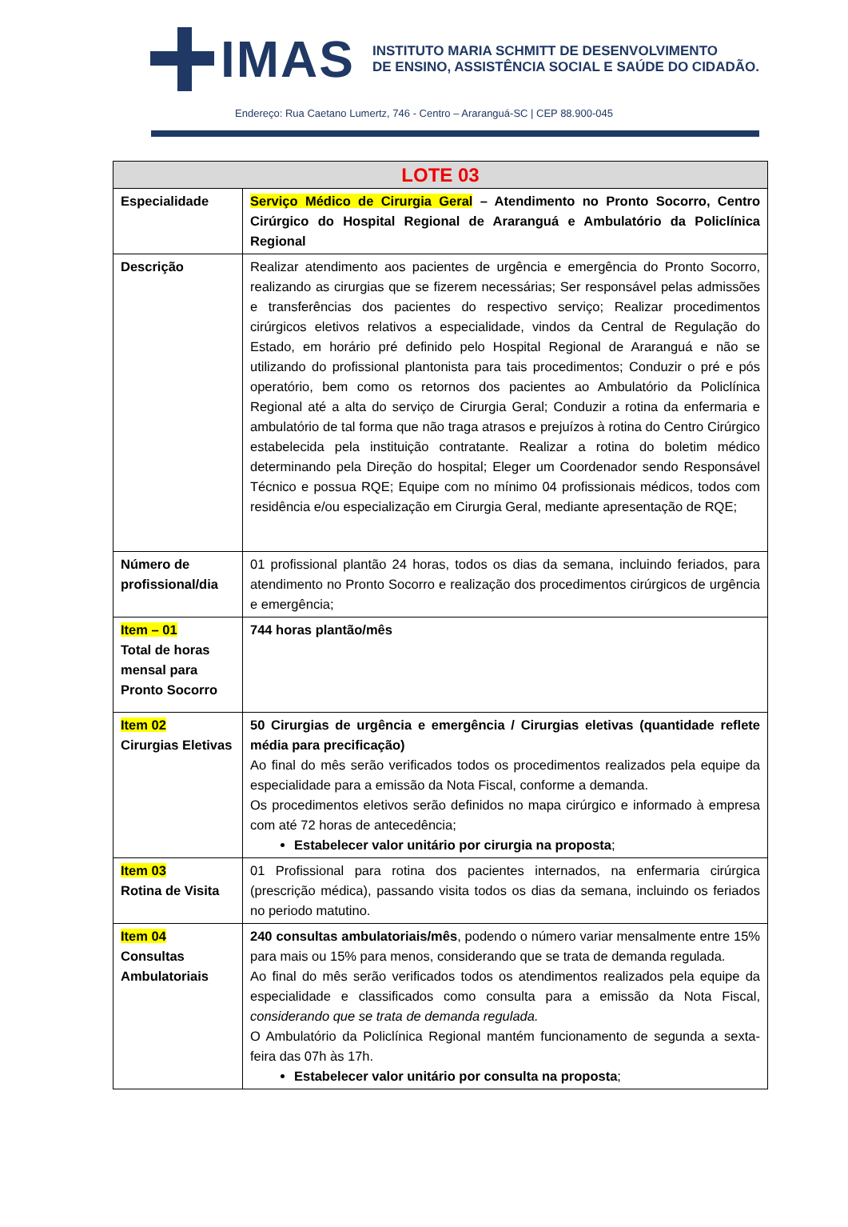IMAS
INSTITUTO MARIA SCHMITT DE DESENVOLVIMENTO
DE ENSINO, ASSISTÊNCIA SOCIAL E SAÚDE DO CIDADÃO.
Endereço: Rua Caetano Lumertz, 746 - Centro – Araranguá-SC | CEP 88.900-045
| LOTE 03 | |
| --- | --- |
| Especialidade | Serviço Médico de Cirurgia Geral – Atendimento no Pronto Socorro, Centro Cirúrgico do Hospital Regional de Araranguá e Ambulatório da Policlínica Regional |
| Descrição | Realizar atendimento aos pacientes de urgência e emergência do Pronto Socorro, realizando as cirurgias que se fizerem necessárias; Ser responsável pelas admissões e transferências dos pacientes do respectivo serviço; Realizar procedimentos cirúrgicos eletivos relativos a especialidade, vindos da Central de Regulação do Estado, em horário pré definido pelo Hospital Regional de Araranguá e não se utilizando do profissional plantonista para tais procedimentos; Conduzir o pré e pós operatório, bem como os retornos dos pacientes ao Ambulatório da Policlínica Regional até a alta do serviço de Cirurgia Geral; Conduzir a rotina da enfermaria e ambulatório de tal forma que não traga atrasos e prejuízos à rotina do Centro Cirúrgico estabelecida pela instituição contratante. Realizar a rotina do boletim médico determinando pela Direção do hospital; Eleger um Coordenador sendo Responsável Técnico e possua RQE; Equipe com no mínimo 04 profissionais médicos, todos com residência e/ou especialização em Cirurgia Geral, mediante apresentação de RQE; |
| Número de profissional/dia | 01 profissional plantão 24 horas, todos os dias da semana, incluindo feriados, para atendimento no Pronto Socorro e realização dos procedimentos cirúrgicos de urgência e emergência; |
| Item – 01 Total de horas mensal para Pronto Socorro | 744 horas plantão/mês |
| Item 02 Cirurgias Eletivas | 50 Cirurgias de urgência e emergência / Cirurgias eletivas (quantidade reflete média para precificação) Ao final do mês serão verificados todos os procedimentos realizados pela equipe da especialidade para a emissão da Nota Fiscal, conforme a demanda. Os procedimentos eletivos serão definidos no mapa cirúrgico e informado à empresa com até 72 horas de antecedência; Estabelecer valor unitário por cirurgia na proposta ; |
| Item 03 Rotina de Visita | 01 Profissional para rotina dos pacientes internados, na enfermaria cirúrgica (prescrição médica), passando visita todos os dias da semana, incluindo os feriados no periodo matutino. |
| Item 04 Consultas Ambulatoriais | 240 consultas ambulatoriais/mês , podendo o número variar mensalmente entre 15% para mais ou 15% para menos, considerando que se trata de demanda regulada. Ao final do mês serão verificados todos os atendimentos realizados pela equipe da especialidade e classificados como consulta para a emissão da Nota Fiscal, considerando que se trata de demanda regulada. O Ambulatório da Policlínica Regional mantém funcionamento de segunda a sexta-feira das 07h às 17h. Estabelecer valor unitário por consulta na proposta ; |